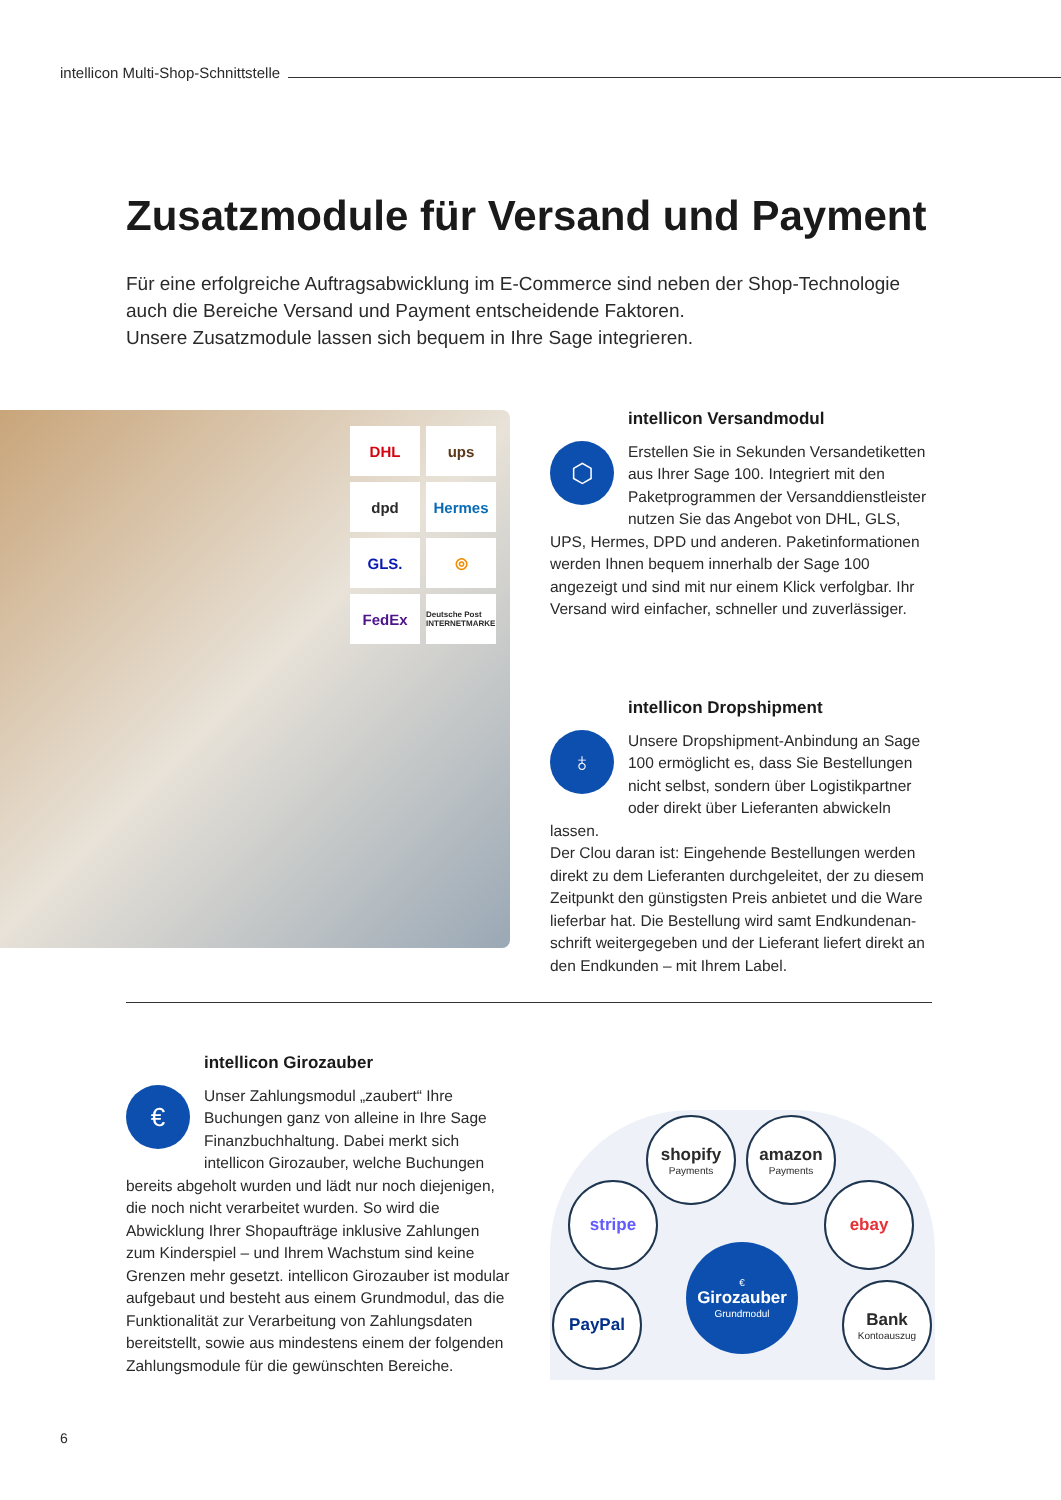intellicon Multi-Shop-Schnittstelle
Zusatzmodule für Versand und Payment
Für eine erfolgreiche Auftragsabwicklung im E-Commerce sind neben der Shop-Technologie auch die Bereiche Versand und Payment entscheidende Faktoren.
Unsere Zusatzmodule lassen sich bequem in Ihre Sage integrieren.
DHL
ups
dpd
Hermes
GLS.
◎
FedEx
Deutsche Post INTERNETMARKE
intellicon Versandmodul
⬡
Erstellen Sie in Sekunden Versandetiketten aus Ihrer Sage 100. Integriert mit den Paketprogrammen der Versanddienstleister nutzen Sie das Angebot von DHL, GLS, UPS, Hermes, DPD und anderen. Paketinformationen werden Ihnen bequem innerhalb der Sage 100 angezeigt und sind mit nur einem Klick verfolgbar. Ihr Versand wird einfacher, schneller und zuverlässiger.
intellicon Dropshipment
♁
Unsere Dropshipment-Anbindung an Sage 100 ermöglicht es, dass Sie Bestel­lungen nicht selbst, sondern über Logistikpartner oder direkt über Lieferanten abwickeln lassen.
Der Clou daran ist: Eingehende Bestellungen werden direkt zu dem Lieferanten durchgeleitet, der zu diesem Zeitpunkt den günstigsten Preis anbietet und die Ware lieferbar hat. Die Bestellung wird samt Endkundenan­schrift weitergegeben und der Lieferant liefert direkt an den Endkunden – mit Ihrem Label.
intellicon Girozauber
€
Unser Zahlungsmodul „zaubert“ Ihre Buchungen ganz von alleine in Ihre Sage Finanzbuchhaltung. Dabei merkt sich intellicon Giro­zauber, welche Buchungen bereits abgeholt wurden und lädt nur noch diejenigen, die noch nicht verarbeitet wurden. So wird die Abwicklung Ihrer Shopaufträge inklusive Zahlungen zum Kinderspiel – und Ihrem Wachstum sind keine Grenzen mehr gesetzt. intellicon Girozauber ist modular aufgebaut und be­steht aus einem Grundmodul, das die Funktionalität zur Verarbeitung von Zahlungsdaten bereitstellt, sowie aus mindestens einem der folgenden Zahlungsmodule für die gewünschten Bereiche.
shopify
Payments
amazon
Payments
stripe ebay
PayPal
Bank
Kontoauszug
€
Girozauber
Grundmodul
6